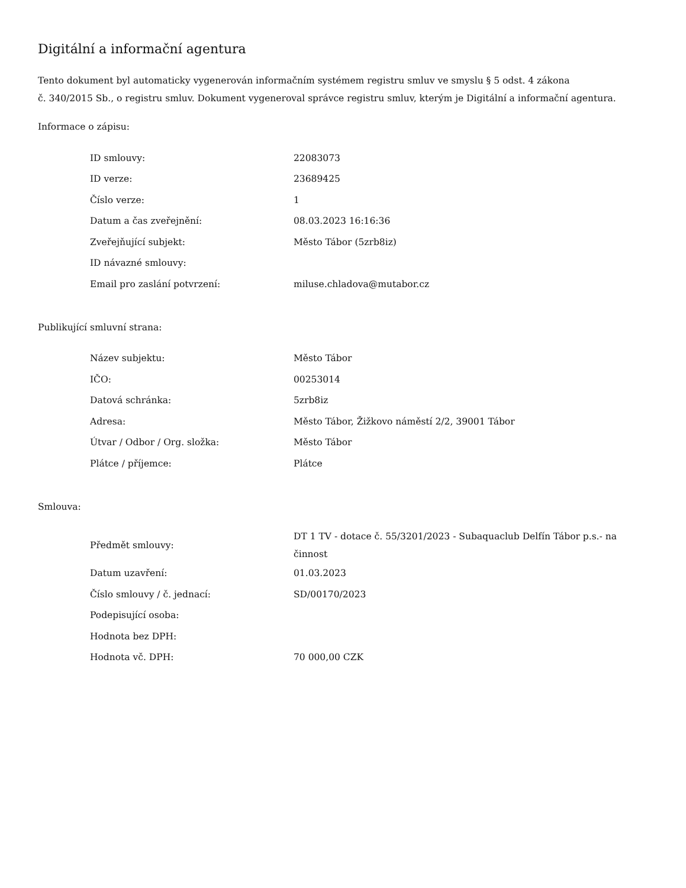Digitální a informační agentura
Tento dokument byl automaticky vygenerován informačním systémem registru smluv ve smyslu § 5 odst. 4 zákona
č. 340/2015 Sb., o registru smluv. Dokument vygeneroval správce registru smluv, kterým je Digitální a informační agentura.
Informace o zápisu:
| ID smlouvy: | 22083073 |
| ID verze: | 23689425 |
| Číslo verze: | 1 |
| Datum a čas zveřejnění: | 08.03.2023 16:16:36 |
| Zveřejňující subjekt: | Město Tábor (5zrb8iz) |
| ID návazné smlouvy: | |
| Email pro zaslání potvrzení: | miluse.chladova@mutabor.cz |
Publikující smluvní strana:
| Název subjektu: | Město Tábor |
| IČO: | 00253014 |
| Datová schránka: | 5zrb8iz |
| Adresa: | Město Tábor, Žižkovo náměstí 2/2, 39001 Tábor |
| Útvar / Odbor / Org. složka: | Město Tábor |
| Plátce / příjemce: | Plátce |
Smlouva:
| Předmět smlouvy: | DT 1 TV - dotace č. 55/3201/2023 - Subaquaclub Delfín Tábor p.s.- na činnost |
| Datum uzavření: | 01.03.2023 |
| Číslo smlouvy / č. jednací: | SD/00170/2023 |
| Podepisující osoba: | |
| Hodnota bez DPH: | |
| Hodnota vč. DPH: | 70 000,00 CZK |